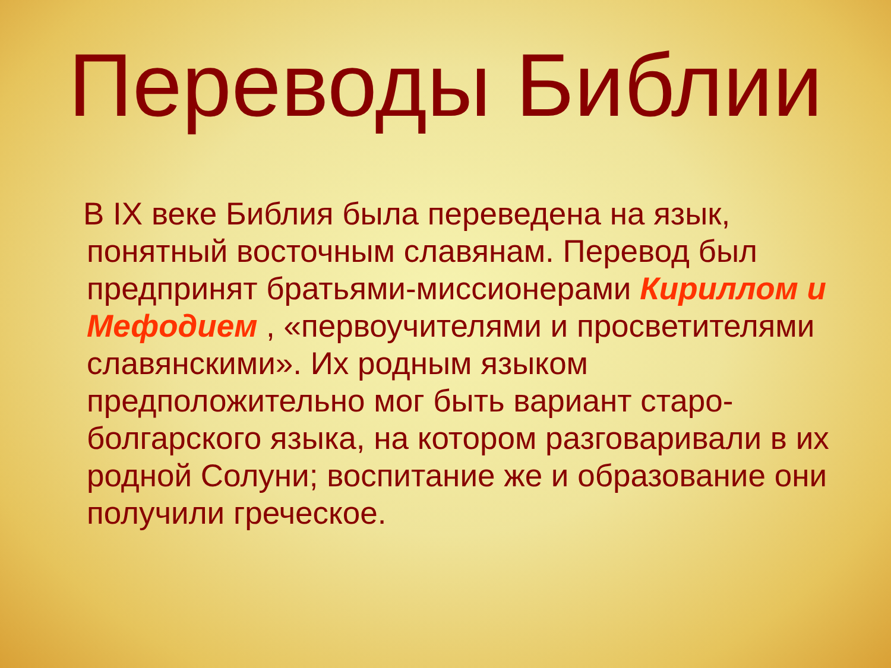Переводы Библии
В IX веке Библия была переведена на язык, понятный восточным славянам. Перевод был предпринят братьями-миссионерами Кириллом и Мефодием , «первоучителями и просветителями славянскими». Их родным языком предположительно мог быть вариант старо-болгарского языка, на котором разговаривали в их родной Солуни; воспитание же и образование они получили греческое.